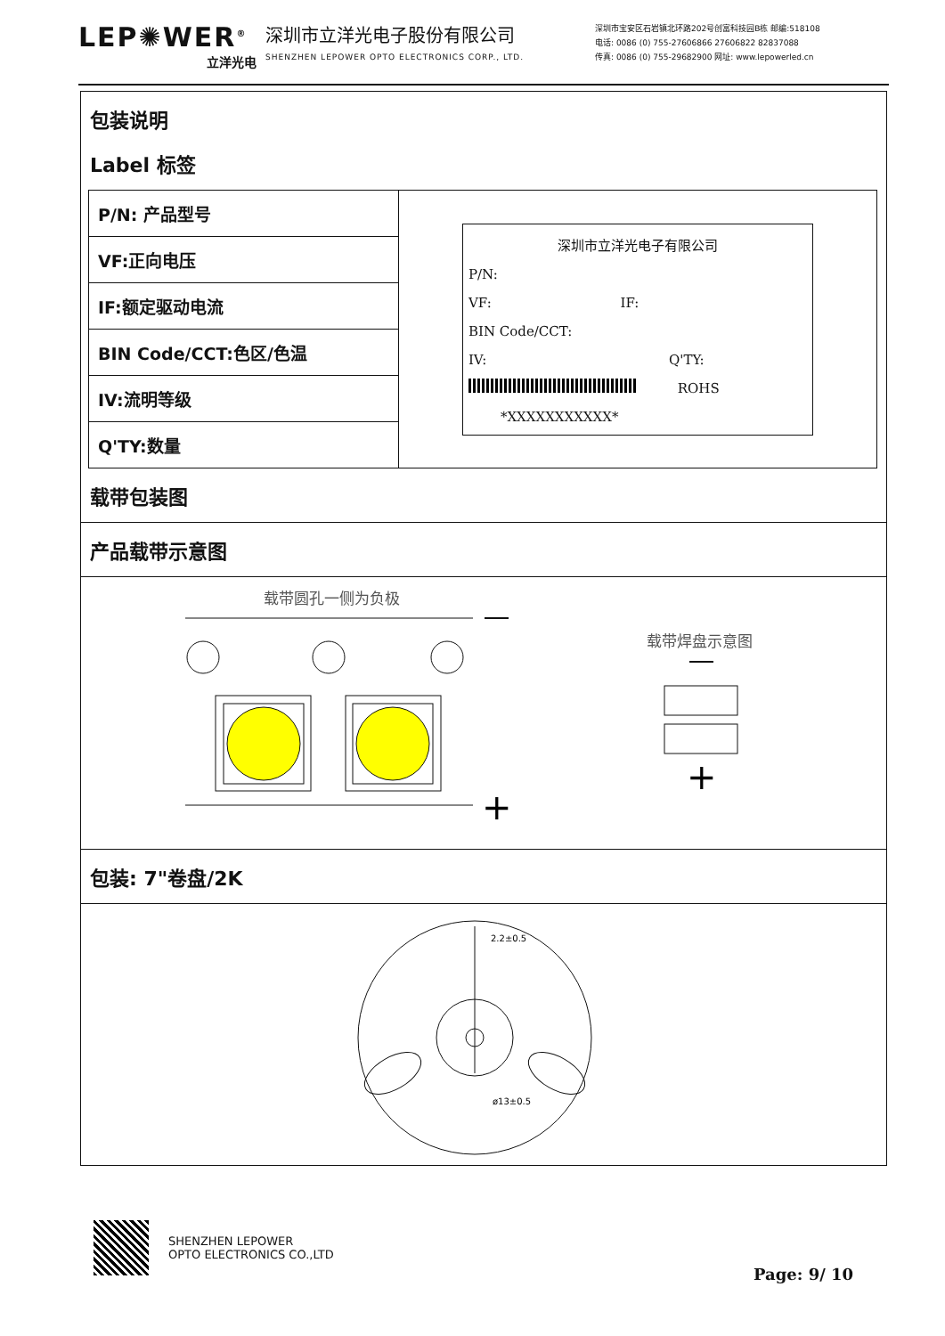LEP✺WER<sup>®</sup>
立洋光电
深圳市立洋光电子股份有限公司
SHENZHEN LEPOWER OPTO ELECTRONICS CORP., LTD.
深圳市宝安区石岩镇北环路202号创富科技园B栋 邮编:518108
电话: 0086 (0) 755-27606866 27606822 82837088
传真: 0086 (0) 755-29682900 网址: www.lepowerled.cn
包装说明
Label 标签
| P/N: 产品型号 | 深圳市立洋光电子有限公司 P/N: VF: IF: BIN Code/CCT: IV: Q'TY: ROHS *XXXXXXXXXXX* |
| VF:正向电压 | |
| IF:额定驱动电流 | |
| BIN Code/CCT:色区/色温 | |
| IV:流明等级 | |
| Q'TY:数量 | |
载带包装图
产品载带示意图
载带圆孔一侧为负极
+
载带焊盘示意图
+
包装: 7"卷盘/2K
2.2±0.5
ø13±0.5
SHENZHEN LEPOWER
OPTO ELECTRONICS CO.,LTD
Page: 9/ 10